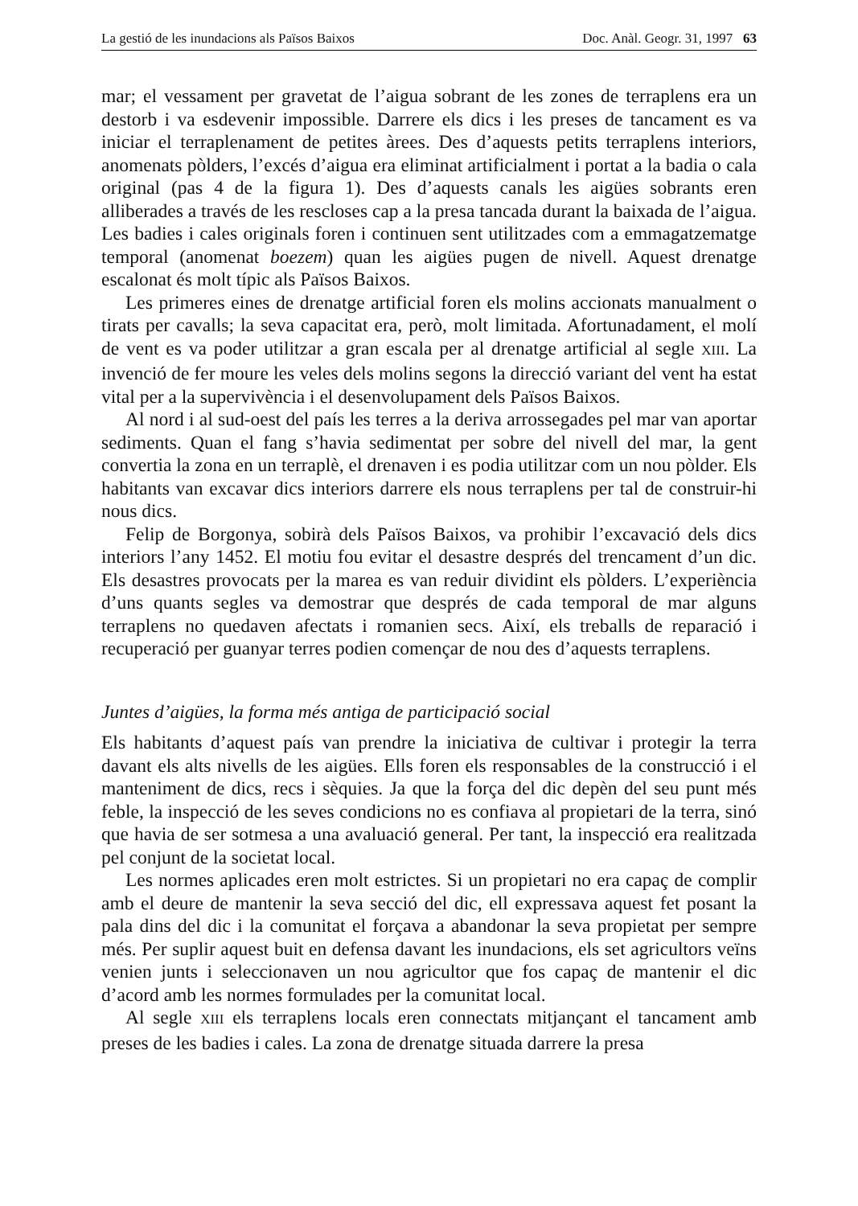La gestió de les inundacions als Països Baixos Doc. Anàl. Geogr. 31, 1997 63
mar; el vessament per gravetat de l’aigua sobrant de les zones de terraplens era un destorb i va esdevenir impossible. Darrere els dics i les preses de tancament es va iniciar el terraplenament de petites àrees. Des d’aquests petits terraplens interiors, anomenats pòlders, l’excés d’aigua era eliminat artificialment i portat a la badia o cala original (pas 4 de la figura 1). Des d’aquests canals les aigües sobrants eren alliberades a través de les rescloses cap a la presa tancada durant la baixada de l’aigua. Les badies i cales originals foren i continuen sent utilitzades com a emmagatzematge temporal (anomenat boezem) quan les aigües pugen de nivell. Aquest drenatge escalonat és molt típic als Països Baixos.
Les primeres eines de drenatge artificial foren els molins accionats manualment o tirats per cavalls; la seva capacitat era, però, molt limitada. Afortunadament, el molí de vent es va poder utilitzar a gran escala per al drenatge artificial al segle XIII. La invenció de fer moure les veles dels molins segons la direcció variant del vent ha estat vital per a la supervivència i el desenvolupament dels Països Baixos.
Al nord i al sud-oest del país les terres a la deriva arrossegades pel mar van aportar sediments. Quan el fang s’havia sedimentat per sobre del nivell del mar, la gent convertia la zona en un terraplè, el drenaven i es podia utilitzar com un nou pòlder. Els habitants van excavar dics interiors darrere els nous terraplens per tal de construir-hi nous dics.
Felip de Borgonya, sobirà dels Països Baixos, va prohibir l’excavació dels dics interiors l’any 1452. El motiu fou evitar el desastre després del trencament d’un dic. Els desastres provocats per la marea es van reduir dividint els pòlders. L’experiència d’uns quants segles va demostrar que després de cada temporal de mar alguns terraplens no quedaven afectats i romanien secs. Així, els treballs de reparació i recuperació per guanyar terres podien començar de nou des d’aquests terraplens.
Juntes d’aigües, la forma més antiga de participació social
Els habitants d’aquest país van prendre la iniciativa de cultivar i protegir la terra davant els alts nivells de les aigües. Ells foren els responsables de la construcció i el manteniment de dics, recs i sèquies. Ja que la força del dic depèn del seu punt més feble, la inspecció de les seves condicions no es confiava al propietari de la terra, sinó que havia de ser sotmesa a una avaluació general. Per tant, la inspecció era realitzada pel conjunt de la societat local.
Les normes aplicades eren molt estrictes. Si un propietari no era capaç de complir amb el deure de mantenir la seva secció del dic, ell expressava aquest fet posant la pala dins del dic i la comunitat el forçava a abandonar la seva propietat per sempre més. Per suplir aquest buit en defensa davant les inundacions, els set agricultors veïns venien junts i seleccionaven un nou agricultor que fos capaç de mantenir el dic d’acord amb les normes formulades per la comunitat local.
Al segle XIII els terraplens locals eren connectats mitjançant el tancament amb preses de les badies i cales. La zona de drenatge situada darrere la presa